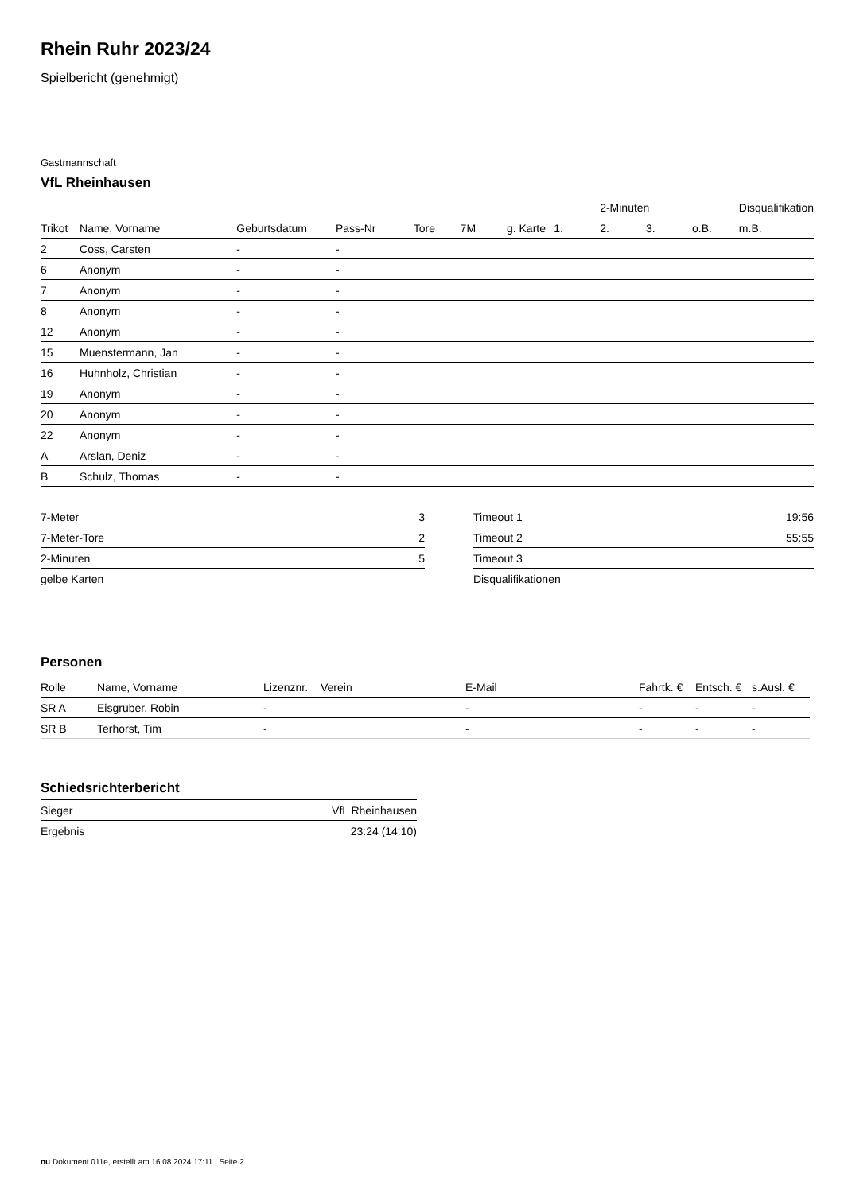Rhein Ruhr 2023/24
Spielbericht (genehmigt)
Gastmannschaft
VfL Rheinhausen
| | | | | | | | | 2-Minuten | | | Disqualifikation |
| --- | --- | --- | --- | --- | --- | --- | --- | --- | --- | --- | --- |
| Trikot | Name, Vorname | Geburtsdatum | Pass-Nr | Tore | 7M | g. Karte | 1. | 2. | 3. | o.B. | m.B. |
| 2 | Coss, Carsten | - | - | | | | | | | | |
| 6 | Anonym | - | - | | | | | | | | |
| 7 | Anonym | - | - | | | | | | | | |
| 8 | Anonym | - | - | | | | | | | | |
| 12 | Anonym | - | - | | | | | | | | |
| 15 | Muenstermann, Jan | - | - | | | | | | | | |
| 16 | Huhnholz, Christian | - | - | | | | | | | | |
| 19 | Anonym | - | - | | | | | | | | |
| 20 | Anonym | - | - | | | | | | | | |
| 22 | Anonym | - | - | | | | | | | | |
| A | Arslan, Deniz | - | - | | | | | | | | |
| B | Schulz, Thomas | - | - | | | | | | | | |
| 7-Meter | 3 |
| 7-Meter-Tore | 2 |
| 2-Minuten | 5 |
| gelbe Karten | |
| Timeout 1 | 19:56 |
| Timeout 2 | 55:55 |
| Timeout 3 | |
| Disqualifikationen | |
Personen
| Rolle | Name, Vorname | Lizenznr. | Verein | E-Mail | Fahrtk. € | Entsch. € | s.Ausl. € |
| --- | --- | --- | --- | --- | --- | --- | --- |
| SR A | Eisgruber, Robin | - | | - | - | - | - |
| SR B | Terhorst, Tim | - | | - | - | - | - |
Schiedsrichterbericht
| Sieger | VfL Rheinhausen |
| Ergebnis | 23:24 (14:10) |
nu.Dokument 011e, erstellt am 16.08.2024 17:11 | Seite 2